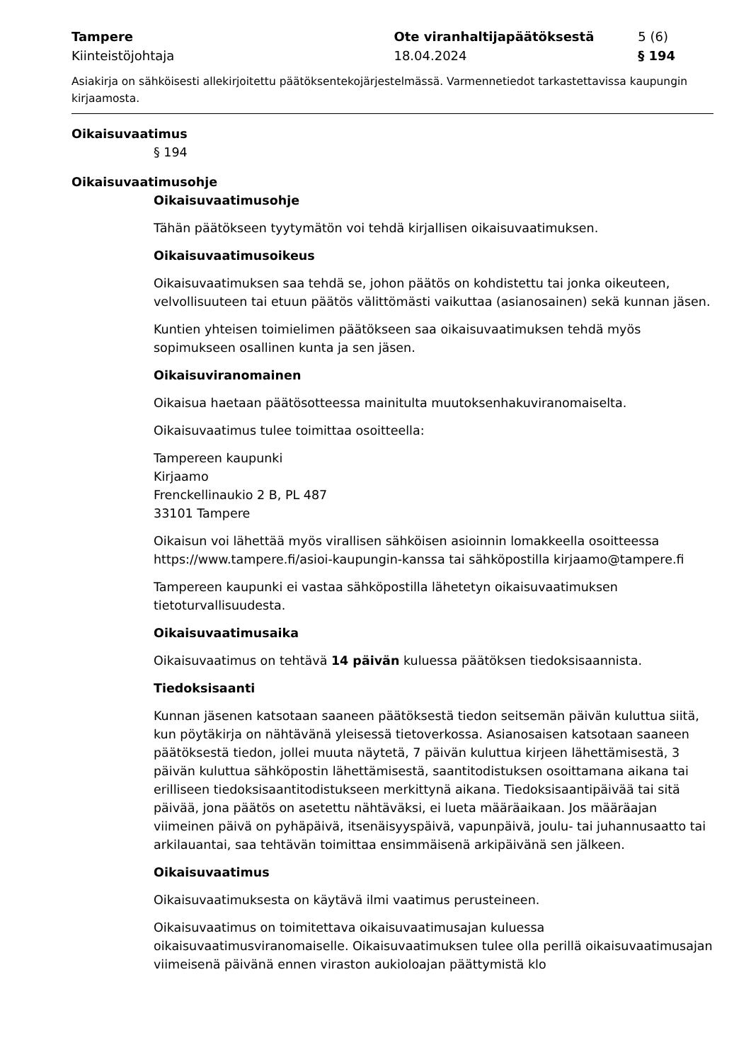Tampere Ote viranhaltijapäätöksestä 5 (6)
Kiinteistöjohtaja 18.04.2024 § 194
Asiakirja on sähköisesti allekirjoitettu päätöksentekojärjestelmässä. Varmennetiedot tarkastettavissa kaupungin kirjaamosta.
Oikaisuvaatimus
§ 194
Oikaisuvaatimusohje
Oikaisuvaatimusohje
Tähän päätökseen tyytymätön voi tehdä kirjallisen oikaisuvaatimuksen.
Oikaisuvaatimusoikeus
Oikaisuvaatimuksen saa tehdä se, johon päätös on kohdistettu tai jonka oikeuteen, velvollisuuteen tai etuun päätös välittömästi vaikuttaa (asianosainen) sekä kunnan jäsen.
Kuntien yhteisen toimielimen päätökseen saa oikaisuvaatimuksen tehdä myös sopimukseen osallinen kunta ja sen jäsen.
Oikaisuviranomainen
Oikaisua haetaan päätösotteessa mainitulta muutoksenhakuviranomaiselta.
Oikaisuvaatimus tulee toimittaa osoitteella:
Tampereen kaupunki
Kirjaamo
Frenckellinaukio 2 B, PL 487
33101 Tampere
Oikaisun voi lähettää myös virallisen sähköisen asioinnin lomakkeella osoitteessa https://www.tampere.fi/asioi-kaupungin-kanssa tai sähköpostilla kirjaamo@tampere.fi
Tampereen kaupunki ei vastaa sähköpostilla lähetetyn oikaisuvaatimuksen tietoturvallisuudesta.
Oikaisuvaatimusaika
Oikaisuvaatimus on tehtävä 14 päivän kuluessa päätöksen tiedoksisaannista.
Tiedoksisaanti
Kunnan jäsenen katsotaan saaneen päätöksestä tiedon seitsemän päivän kuluttua siitä, kun pöytäkirja on nähtävänä yleisessä tietoverkossa. Asianosaisen katsotaan saaneen päätöksestä tiedon, jollei muuta näytetä, 7 päivän kuluttua kirjeen lähettämisestä, 3 päivän kuluttua sähköpostin lähettämisestä, saantitodistuksen osoittamana aikana tai erilliseen tiedoksisaantitodistukseen merkittynä aikana. Tiedoksisaantipäivää tai sitä päivää, jona päätös on asetettu nähtäväksi, ei lueta määräaikaan. Jos määräajan viimeinen päivä on pyhäpäivä, itsenäisyyspäivä, vapunpäivä, joulu- tai juhannusaatto tai arkilauantai, saa tehtävän toimittaa ensimmäisenä arkipäivänä sen jälkeen.
Oikaisuvaatimus
Oikaisuvaatimuksesta on käytävä ilmi vaatimus perusteineen.
Oikaisuvaatimus on toimitettava oikaisuvaatimusajan kuluessa oikaisuvaatimusviranomaiselle. Oikaisuvaatimuksen tulee olla perillä oikaisuvaatimusajan viimeisenä päivänä ennen viraston aukioloajan päättymistä klo